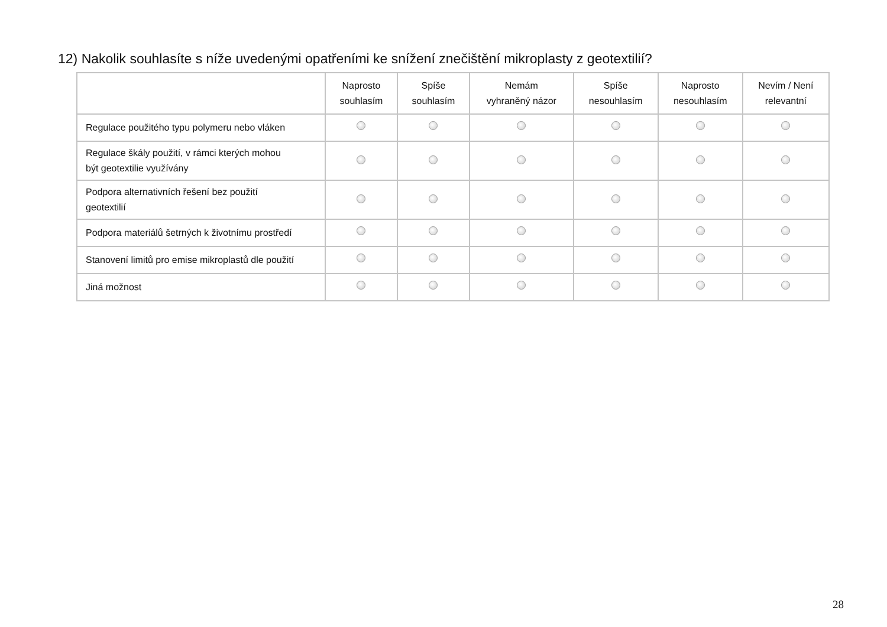12) Nakolik souhlasíte s níže uvedenými opatřeními ke snížení znečištění mikroplasty z geotextilií?
| | Naprosto souhlasím | Spíše souhlasím | Nemám vyhraněný názor | Spíše nesouhlasím | Naprosto nesouhlasím | Nevím / Není relevantní |
| --- | --- | --- | --- | --- | --- | --- |
| Regulace použitého typu polymeru nebo vláken | | | | | | |
| Regulace škály použití, v rámci kterých mohou být geotextilie využívány | | | | | | |
| Podpora alternativních řešení bez použití geotextilií | | | | | | |
| Podpora materiálů šetrných k životnímu prostředí | | | | | | |
| Stanovení limitů pro emise mikroplastů dle použití | | | | | | |
| Jiná možnost | | | | | | |
28